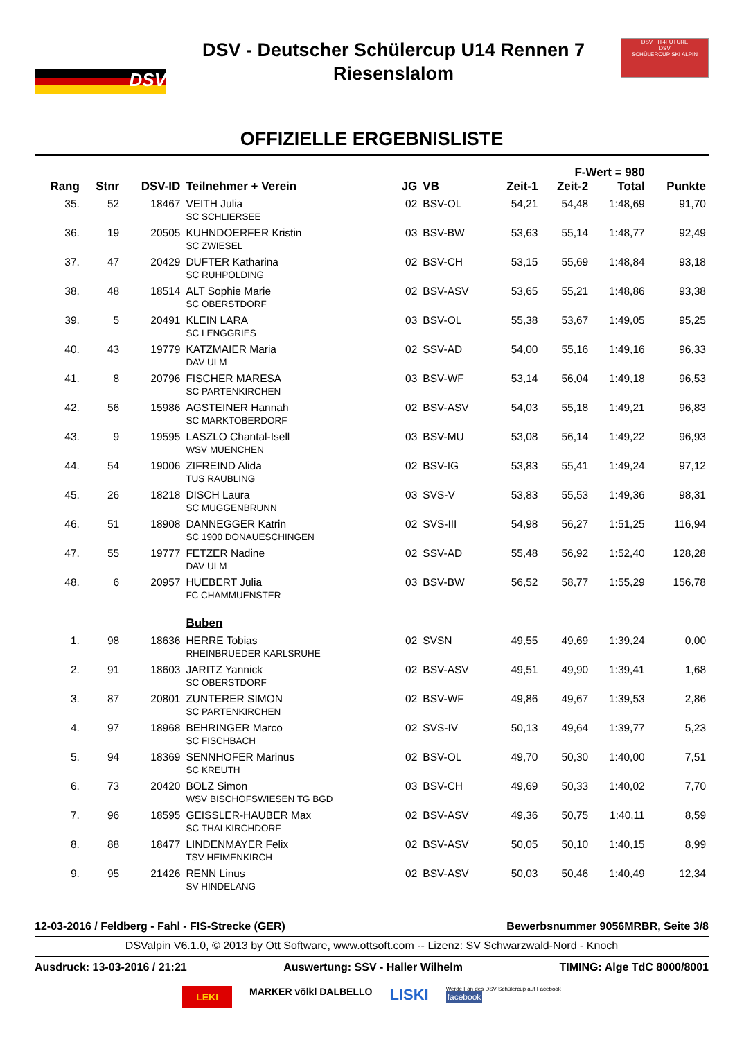DSV
DSV - Deutscher Schülercup U14 Rennen 7
Riesenslalom
DSV FIT4FUTURE
DSV
SCHÜLERCUP SKI ALPIN
OFFIZIELLE ERGEBNISLISTE
| F-Wert = 980 | | | | | | | | | |
| --- | --- | --- | --- | --- | --- | --- | --- | --- | --- |
| Rang | Stnr | DSV-ID | Teilnehmer + Verein | JG | VB | Zeit-1 | Zeit-2 | Total | Punkte |
| 35. | 52 | 18467 | VEITH Julia SC SCHLIERSEE | 02 | BSV-OL | 54,21 | 54,48 | 1:48,69 | 91,70 |
| 36. | 19 | 20505 | KUHNDOERFER Kristin SC ZWIESEL | 03 | BSV-BW | 53,63 | 55,14 | 1:48,77 | 92,49 |
| 37. | 47 | 20429 | DUFTER Katharina SC RUHPOLDING | 02 | BSV-CH | 53,15 | 55,69 | 1:48,84 | 93,18 |
| 38. | 48 | 18514 | ALT Sophie Marie SC OBERSTDORF | 02 | BSV-ASV | 53,65 | 55,21 | 1:48,86 | 93,38 |
| 39. | 5 | 20491 | KLEIN LARA SC LENGGRIES | 03 | BSV-OL | 55,38 | 53,67 | 1:49,05 | 95,25 |
| 40. | 43 | 19779 | KATZMAIER Maria DAV ULM | 02 | SSV-AD | 54,00 | 55,16 | 1:49,16 | 96,33 |
| 41. | 8 | 20796 | FISCHER MARESA SC PARTENKIRCHEN | 03 | BSV-WF | 53,14 | 56,04 | 1:49,18 | 96,53 |
| 42. | 56 | 15986 | AGSTEINER Hannah SC MARKTOBERDORF | 02 | BSV-ASV | 54,03 | 55,18 | 1:49,21 | 96,83 |
| 43. | 9 | 19595 | LASZLO Chantal-Isell WSV MUENCHEN | 03 | BSV-MU | 53,08 | 56,14 | 1:49,22 | 96,93 |
| 44. | 54 | 19006 | ZIFREIND Alida TUS RAUBLING | 02 | BSV-IG | 53,83 | 55,41 | 1:49,24 | 97,12 |
| 45. | 26 | 18218 | DISCH Laura SC MUGGENBRUNN | 03 | SVS-V | 53,83 | 55,53 | 1:49,36 | 98,31 |
| 46. | 51 | 18908 | DANNEGGER Katrin SC 1900 DONAUESCHINGEN | 02 | SVS-III | 54,98 | 56,27 | 1:51,25 | 116,94 |
| 47. | 55 | 19777 | FETZER Nadine DAV ULM | 02 | SSV-AD | 55,48 | 56,92 | 1:52,40 | 128,28 |
| 48. | 6 | 20957 | HUEBERT Julia FC CHAMMUENSTER | 03 | BSV-BW | 56,52 | 58,77 | 1:55,29 | 156,78 |
| | | | Buben | | | | | | |
| 1. | 98 | 18636 | HERRE Tobias RHEINBRUEDER KARLSRUHE | 02 | SVSN | 49,55 | 49,69 | 1:39,24 | 0,00 |
| 2. | 91 | 18603 | JARITZ Yannick SC OBERSTDORF | 02 | BSV-ASV | 49,51 | 49,90 | 1:39,41 | 1,68 |
| 3. | 87 | 20801 | ZUNTERER SIMON SC PARTENKIRCHEN | 02 | BSV-WF | 49,86 | 49,67 | 1:39,53 | 2,86 |
| 4. | 97 | 18968 | BEHRINGER Marco SC FISCHBACH | 02 | SVS-IV | 50,13 | 49,64 | 1:39,77 | 5,23 |
| 5. | 94 | 18369 | SENNHOFER Marinus SC KREUTH | 02 | BSV-OL | 49,70 | 50,30 | 1:40,00 | 7,51 |
| 6. | 73 | 20420 | BOLZ Simon WSV BISCHOFSWIESEN TG BGD | 03 | BSV-CH | 49,69 | 50,33 | 1:40,02 | 7,70 |
| 7. | 96 | 18595 | GEISSLER-HAUBER Max SC THALKIRCHDORF | 02 | BSV-ASV | 49,36 | 50,75 | 1:40,11 | 8,59 |
| 8. | 88 | 18477 | LINDENMAYER Felix TSV HEIMENKIRCH | 02 | BSV-ASV | 50,05 | 50,10 | 1:40,15 | 8,99 |
| 9. | 95 | 21426 | RENN Linus SV HINDELANG | 02 | BSV-ASV | 50,03 | 50,46 | 1:40,49 | 12,34 |
12-03-2016 / Feldberg - Fahl - FIS-Strecke (GER) Bewerbsnummer 9056MRBR, Seite 3/8
DSValpin V6.1.0, © 2013 by Ott Software, www.ottsoft.com -- Lizenz: SV Schwarzwald-Nord - Knoch
Ausdruck: 13-03-2016 / 21:21 Auswertung: SSV - Haller Wilhelm TIMING: Alge TdC 8000/8001
LEKI MARKER völkl DALBELLO LISKI Werde Fan des DSV Schülercup auf Facebook
facebook